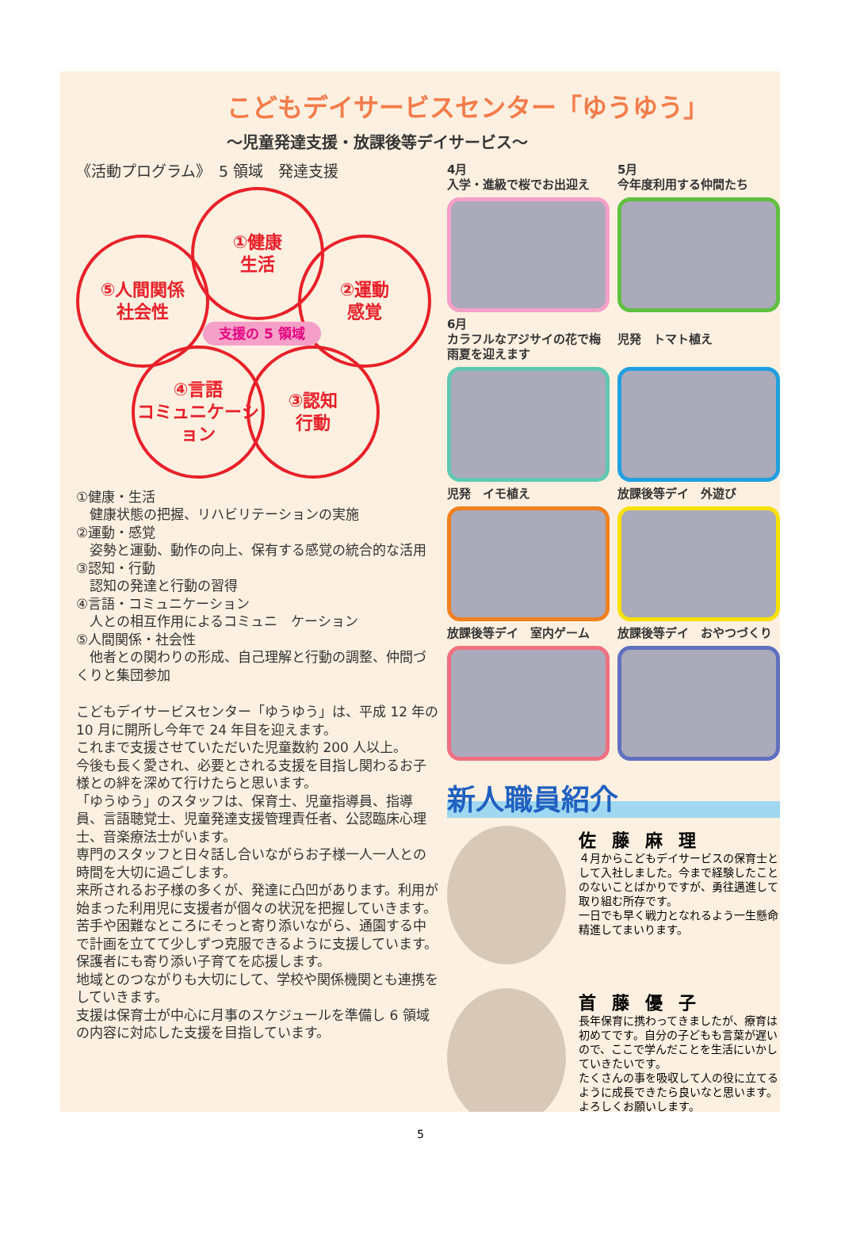こどもデイサービスセンター「ゆうゆう」
～児童発達支援・放課後等デイサービス～
《活動プログラム》　5 領域　発達支援
①健康
生活
⑤人間関係
社会性
②運動
感覚
④言語
コミュニケーション
③認知
行動
支援の 5 領域
①健康・生活
　健康状態の把握、リハビリテーションの実施
②運動・感覚
　姿勢と運動、動作の向上、保有する感覚の統合的な活用
③認知・行動
　認知の発達と行動の習得
④言語・コミュニケーション
　人との相互作用によるコミュニ　ケーション
⑤人間関係・社会性
　他者との関わりの形成、自己理解と行動の調整、仲間づくりと集団参加
こどもデイサービスセンター「ゆうゆう」は、平成 12 年の 10 月に開所し今年で 24 年目を迎えます。
これまで支援させていただいた児童数約 200 人以上。
今後も長く愛され、必要とされる支援を目指し関わるお子様との絆を深めて行けたらと思います。
「ゆうゆう」のスタッフは、保育士、児童指導員、指導員、言語聴覚士、児童発達支援管理責任者、公認臨床心理士、音楽療法士がいます。
専門のスタッフと日々話し合いながらお子様一人一人との時間を大切に過ごします。
来所されるお子様の多くが、発達に凸凹があります。利用が始まった利用児に支援者が個々の状況を把握していきます。苦手や困難なところにそっと寄り添いながら、通園する中で計画を立てて少しずつ克服できるように支援しています。保護者にも寄り添い子育てを応援します。
地域とのつながりも大切にして、学校や関係機関とも連携をしていきます。
支援は保育士が中心に月事のスケジュールを準備し 6 領域の内容に対応した支援を目指しています。
4月
入学・進級で桜でお出迎え
5月
今年度利用する仲間たち
6月
カラフルなアジサイの花で梅雨夏を迎えます
児発　トマト植え
児発　イモ植え
放課後等デイ　外遊び
放課後等デイ　室内ゲーム
放課後等デイ　おやつづくり
新人職員紹介
佐藤麻理
４月からこどもデイサービスの保育士として入社しました。今まで経験したことのないことばかりですが、勇往邁進して取り組む所存です。
一日でも早く戦力となれるよう一生懸命精進してまいります。
首藤優子
長年保育に携わってきましたが、療育は初めてです。自分の子どもも言葉が遅いので、ここで学んだことを生活にいかしていきたいです。
たくさんの事を吸収して人の役に立てるように成長できたら良いなと思います。よろしくお願いします。
5